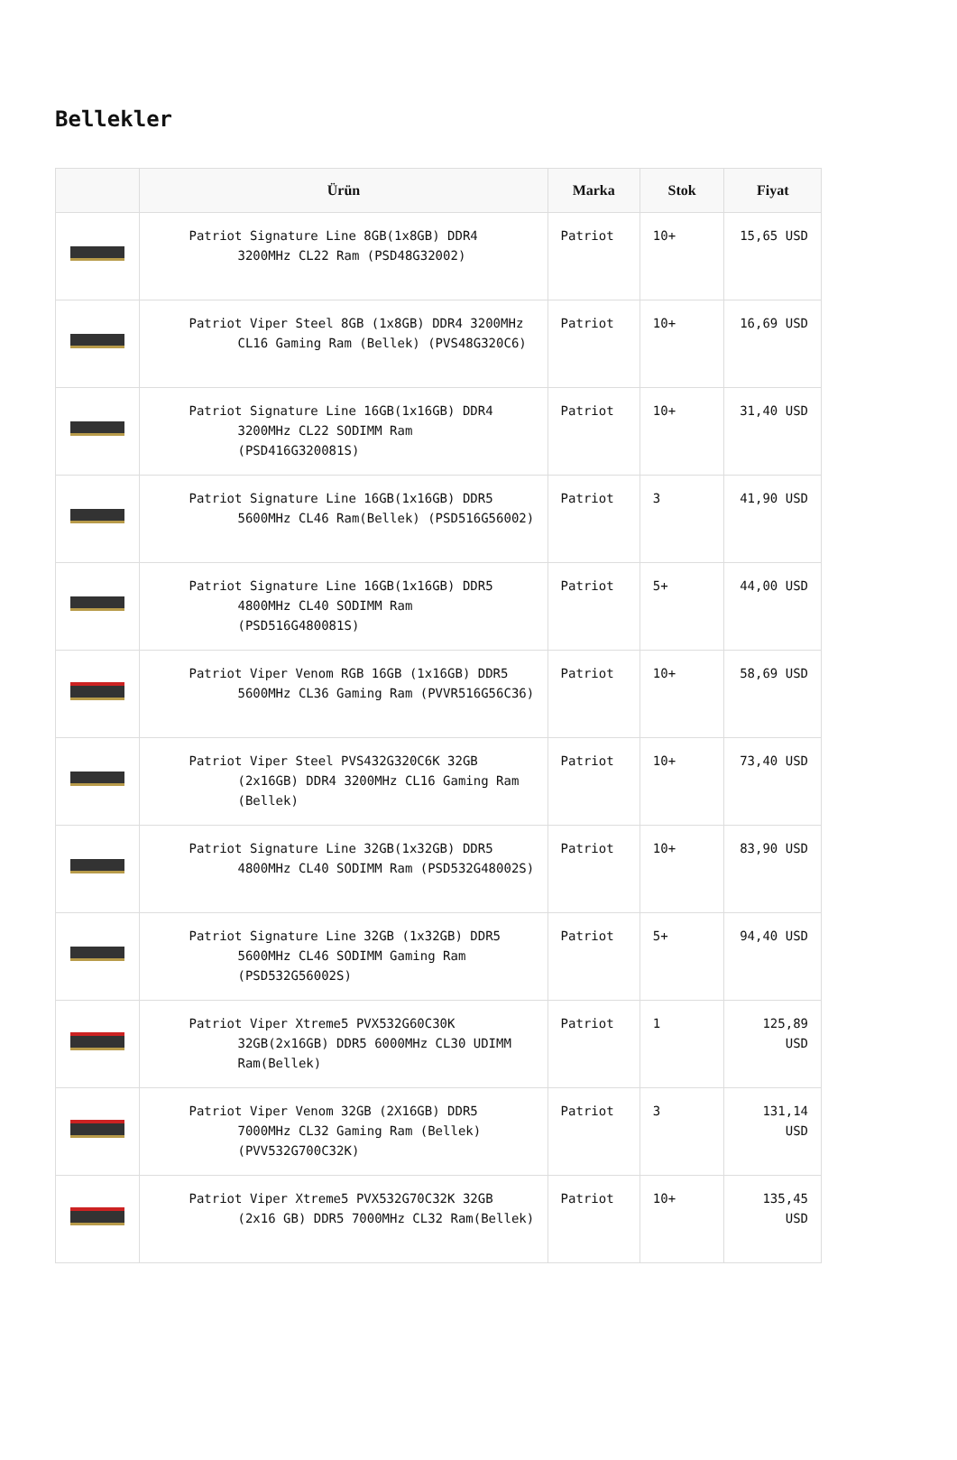Bellekler
| | Ürün | Marka | Stok | Fiyat |
| --- | --- | --- | --- | --- |
| | Patriot Signature Line 8GB(1x8GB) DDR4 3200MHz CL22 Ram (PSD48G32002) | Patriot | 10+ | 15,65 USD |
| | Patriot Viper Steel 8GB (1x8GB) DDR4 3200MHz CL16 Gaming Ram (Bellek) (PVS48G320C6) | Patriot | 10+ | 16,69 USD |
| | Patriot Signature Line 16GB(1x16GB) DDR4 3200MHz CL22 SODIMM Ram (PSD416G320081S) | Patriot | 10+ | 31,40 USD |
| | Patriot Signature Line 16GB(1x16GB) DDR5 5600MHz CL46 Ram(Bellek) (PSD516G56002) | Patriot | 3 | 41,90 USD |
| | Patriot Signature Line 16GB(1x16GB) DDR5 4800MHz CL40 SODIMM Ram (PSD516G480081S) | Patriot | 5+ | 44,00 USD |
| | Patriot Viper Venom RGB 16GB (1x16GB) DDR5 5600MHz CL36 Gaming Ram (PVVR516G56C36) | Patriot | 10+ | 58,69 USD |
| | Patriot Viper Steel PVS432G320C6K 32GB (2x16GB) DDR4 3200MHz CL16 Gaming Ram (Bellek) | Patriot | 10+ | 73,40 USD |
| | Patriot Signature Line 32GB(1x32GB) DDR5 4800MHz CL40 SODIMM Ram (PSD532G48002S) | Patriot | 10+ | 83,90 USD |
| | Patriot Signature Line 32GB (1x32GB) DDR5 5600MHz CL46 SODIMM Gaming Ram (PSD532G56002S) | Patriot | 5+ | 94,40 USD |
| | Patriot Viper Xtreme5 PVX532G60C30K 32GB(2x16GB) DDR5 6000MHz CL30 UDIMM Ram(Bellek) | Patriot | 1 | 125,89 USD |
| | Patriot Viper Venom 32GB (2X16GB) DDR5 7000MHz CL32 Gaming Ram (Bellek) (PVV532G700C32K) | Patriot | 3 | 131,14 USD |
| | Patriot Viper Xtreme5 PVX532G70C32K 32GB (2x16 GB) DDR5 7000MHz CL32 Ram(Bellek) | Patriot | 10+ | 135,45 USD |